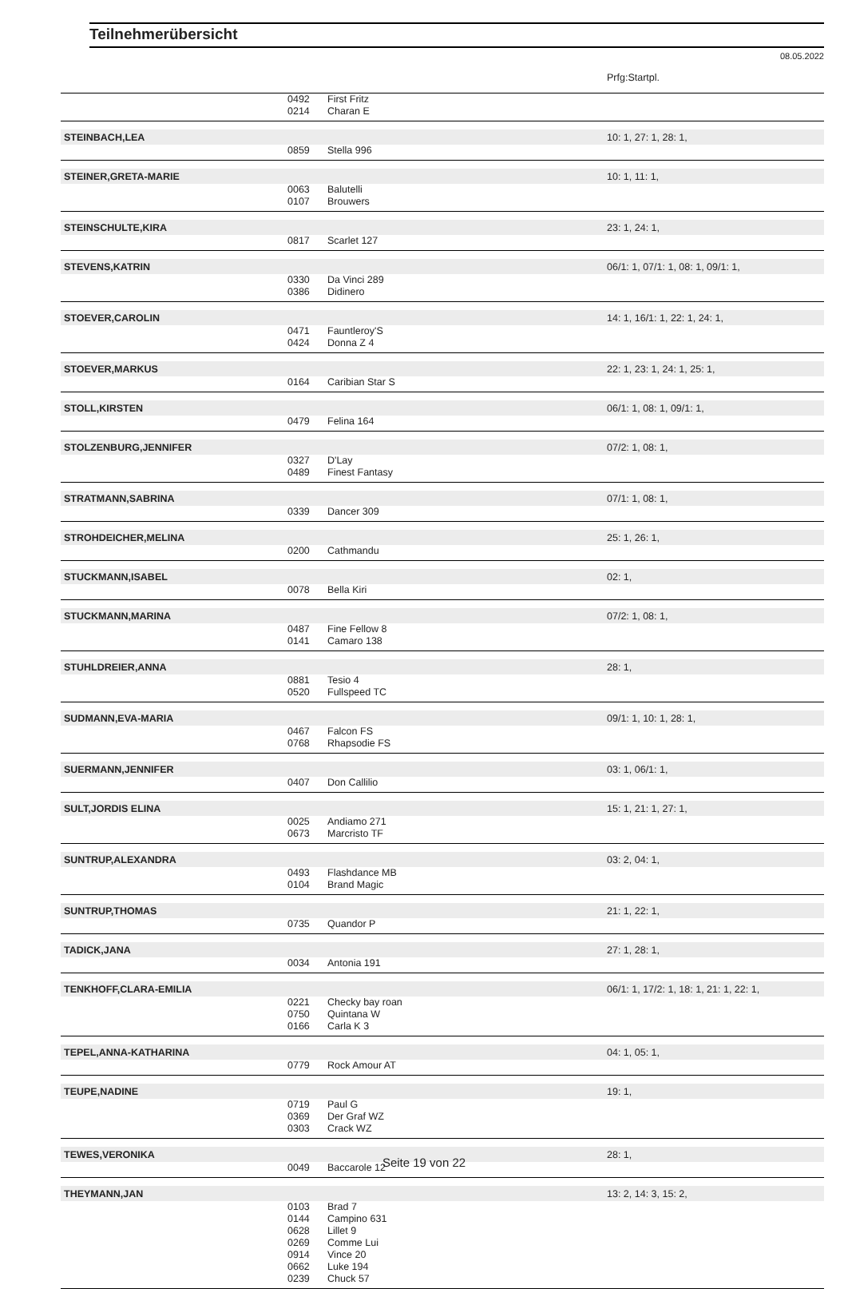Teilnehmerübersicht
08.05.2022
| | | | Prfg:Startpl. |
| | 0492 | First Fritz | |
| | 0214 | Charan E | |
| STEINBACH,LEA | | | 10: 1, 27: 1, 28: 1, |
| | 0859 | Stella 996 | |
| STEINER,GRETA-MARIE | | | 10: 1, 11: 1, |
| | 0063 | Balutelli | |
| | 0107 | Brouwers | |
| STEINSCHULTE,KIRA | | | 23: 1, 24: 1, |
| | 0817 | Scarlet 127 | |
| STEVENS,KATRIN | | | 06/1: 1, 07/1: 1, 08: 1, 09/1: 1, |
| | 0330 | Da Vinci 289 | |
| | 0386 | Didinero | |
| STOEVER,CAROLIN | | | 14: 1, 16/1: 1, 22: 1, 24: 1, |
| | 0471 | Fauntleroy'S | |
| | 0424 | Donna Z 4 | |
| STOEVER,MARKUS | | | 22: 1, 23: 1, 24: 1, 25: 1, |
| | 0164 | Caribian Star S | |
| STOLL,KIRSTEN | | | 06/1: 1, 08: 1, 09/1: 1, |
| | 0479 | Felina 164 | |
| STOLZENBURG,JENNIFER | | | 07/2: 1, 08: 1, |
| | 0327 | D'Lay | |
| | 0489 | Finest Fantasy | |
| STRATMANN,SABRINA | | | 07/1: 1, 08: 1, |
| | 0339 | Dancer 309 | |
| STROHDEICHER,MELINA | | | 25: 1, 26: 1, |
| | 0200 | Cathmandu | |
| STUCKMANN,ISABEL | | | 02: 1, |
| | 0078 | Bella Kiri | |
| STUCKMANN,MARINA | | | 07/2: 1, 08: 1, |
| | 0487 | Fine Fellow 8 | |
| | 0141 | Camaro 138 | |
| STUHLDREIER,ANNA | | | 28: 1, |
| | 0881 | Tesio 4 | |
| | 0520 | Fullspeed TC | |
| SUDMANN,EVA-MARIA | | | 09/1: 1, 10: 1, 28: 1, |
| | 0467 | Falcon FS | |
| | 0768 | Rhapsodie FS | |
| SUERMANN,JENNIFER | | | 03: 1, 06/1: 1, |
| | 0407 | Don Callilio | |
| SULT,JORDIS ELINA | | | 15: 1, 21: 1, 27: 1, |
| | 0025 | Andiamo 271 | |
| | 0673 | Marcristo TF | |
| SUNTRUP,ALEXANDRA | | | 03: 2, 04: 1, |
| | 0493 | Flashdance MB | |
| | 0104 | Brand Magic | |
| SUNTRUP,THOMAS | | | 21: 1, 22: 1, |
| | 0735 | Quandor P | |
| TADICK,JANA | | | 27: 1, 28: 1, |
| | 0034 | Antonia 191 | |
| TENKHOFF,CLARA-EMILIA | | | 06/1: 1, 17/2: 1, 18: 1, 21: 1, 22: 1, |
| | 0221 | Checky bay roan | |
| | 0750 | Quintana W | |
| | 0166 | Carla K 3 | |
| TEPEL,ANNA-KATHARINA | | | 04: 1, 05: 1, |
| | 0779 | Rock Amour AT | |
| TEUPE,NADINE | | | 19: 1, |
| | 0719 | Paul G | |
| | 0369 | Der Graf WZ | |
| | 0303 | Crack WZ | |
| TEWES,VERONIKA | | | 28: 1, |
| | 0049 | Baccarole 12 | |
| THEYMANN,JAN | | | 13: 2, 14: 3, 15: 2, |
| | 0103 | Brad 7 | |
| | 0144 | Campino 631 | |
| | 0628 | Lillet 9 | |
| | 0269 | Comme Lui | |
| | 0914 | Vince 20 | |
| | 0662 | Luke 194 | |
| | 0239 | Chuck 57 | |
Seite 19 von 22